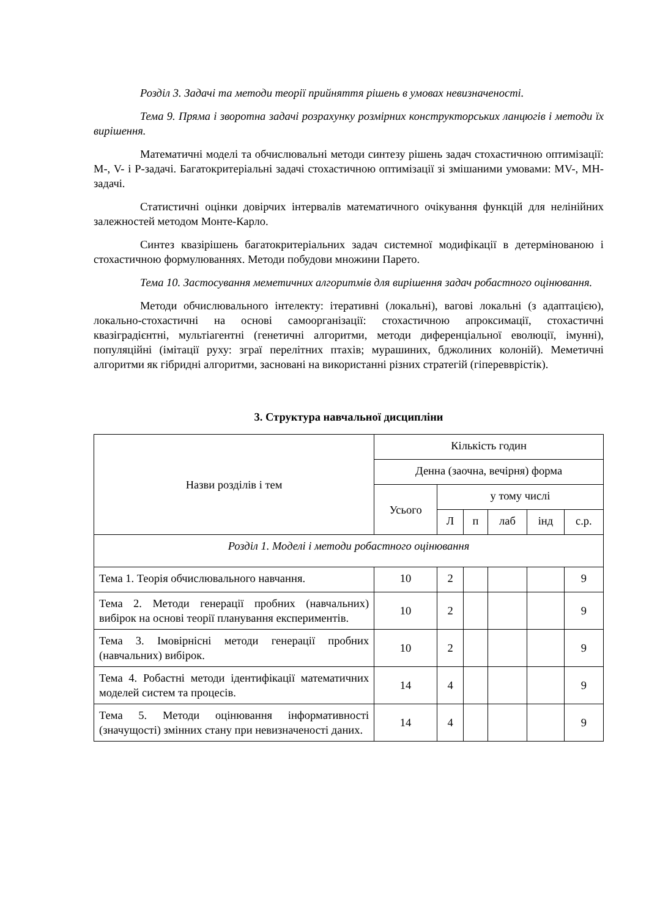Розділ 3. Задачі та методи теорії прийняття рішень в умовах невизначеності.
Тема 9. Пряма і зворотна задачі розрахунку розмірних конструкторських ланцюгів і методи їх вирішення.
Математичні моделі та обчислювальні методи синтезу рішень задач стохастичною оптимізації: M-, V- і P-задачі. Багатокритеріальні задачі стохастичною оптимізації зі змішаними умовами: MV-, MH-задачі.
Статистичні оцінки довірчих інтервалів математичного очікування функцій для нелінійних залежностей методом Монте-Карло.
Синтез квазірішень багатокритеріальних задач системної модифікації в детермінованою і стохастичною формулюваннях. Методи побудови множини Парето.
Тема 10. Застосування меметичних алгоритмів для вирішення задач робастного оцінювання.
Методи обчислювального інтелекту: ітеративні (локальні), вагові локальні (з адаптацією), локально-стохастичні на основі самоорганізації: стохастичною апроксимації, стохастичні квазіградієнтні, мультіагентні (генетичні алгоритми, методи диференціальної еволюції, імунні), популяційні (імітації руху: зграї перелітних птахів; мурашиних, бджолиних колоній). Меметичні алгоритми як гібридні алгоритми, засновані на використанні різних стратегій (гіперевврістік).
3. Структура навчальної дисципліни
| Назви розділів і тем | Кількість годин | | | | | |
| --- | --- | --- | --- | --- | --- | --- |
| | Денна (заочна, вечірня) форма | | | | | |
| | Усього | у тому числі | | | | |
| | | Л | п | лаб | інд | с.р. |
| Розділ 1. Моделі і методи робастного оцінювання | | | | | | |
| Тема 1. Теорія обчислювального навчання. | 10 | 2 | | | | 9 |
| Тема 2. Методи генерації пробних (навчальних) вибірок на основі теорії планування експериментів. | 10 | 2 | | | | 9 |
| Тема 3. Імовірнісні методи генерації пробних (навчальних) вибірок. | 10 | 2 | | | | 9 |
| Тема 4. Робастні методи ідентифікації математичних моделей систем та процесів. | 14 | 4 | | | | 9 |
| Тема 5. Методи оцінювання інформативності (значущості) змінних стану при невизначеності даних. | 14 | 4 | | | | 9 |